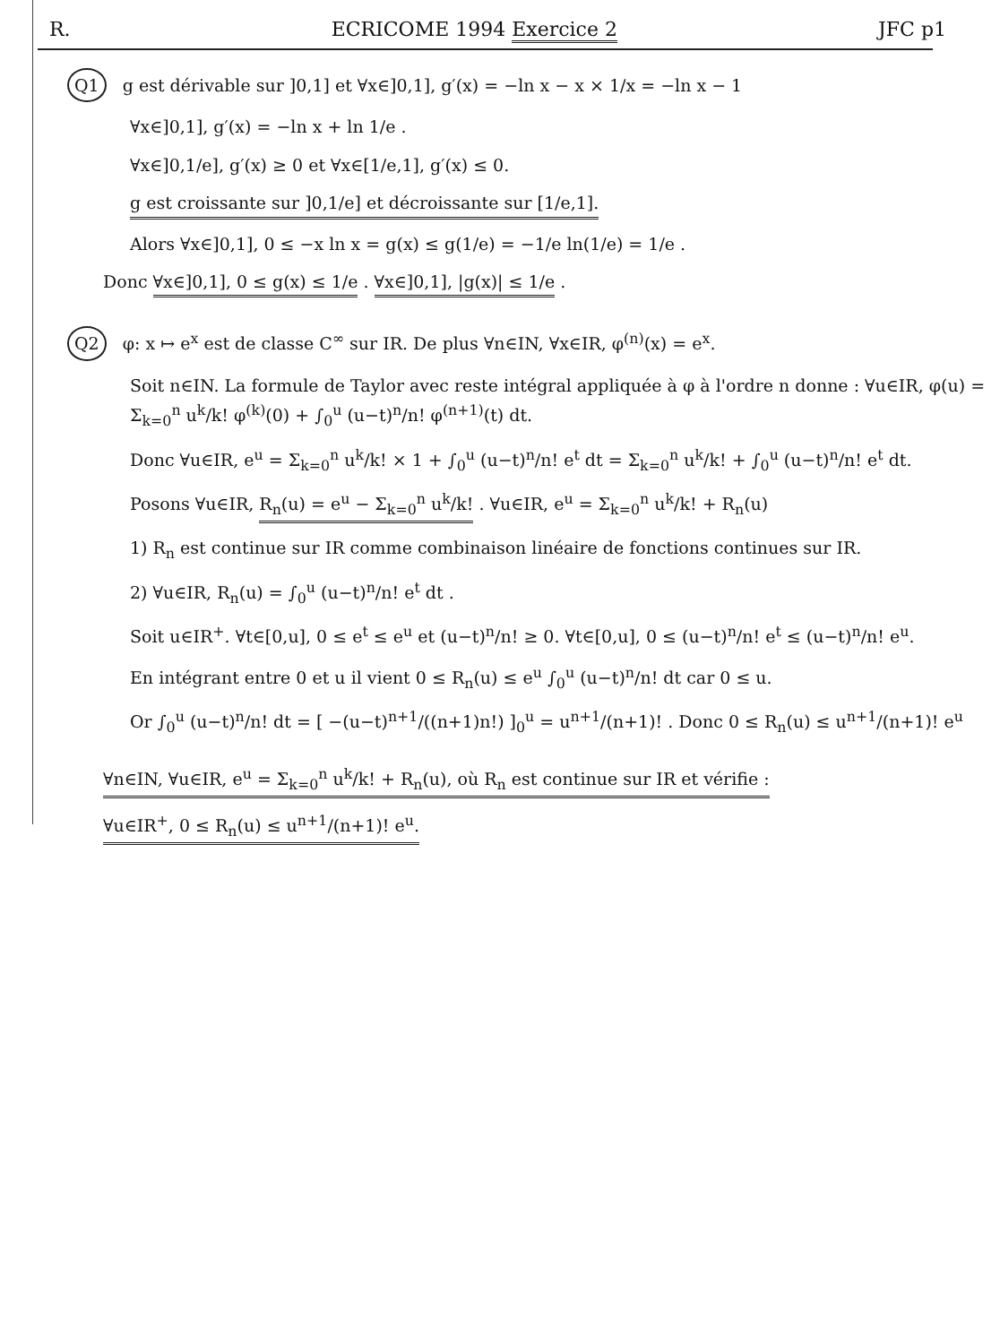R. ECRICOME 1994 Exercice 2 JFC p1
Q1 g est dérivable sur ]0,1] et ∀x∈]0,1], g′(x) = −ln x − x × 1/x = −ln x − 1
∀x∈]0,1], g′(x) = −ln x + ln 1/e .
∀x∈]0,1/e], g′(x) ≥ 0 et ∀x∈[1/e,1], g′(x) ≤ 0.
g est croissante sur ]0,1/e] et décroissante sur [1/e,1].
Alors ∀x∈]0,1], 0 ≤ −x ln x = g(x) ≤ g(1/e) = −1/e ln(1/e) = 1/e .
Donc ∀x∈]0,1], 0 ≤ g(x) ≤ 1/e . ∀x∈]0,1], |g(x)| ≤ 1/e .
Q2 φ: x ↦ e<sup>x</sup> est de classe C<sup>∞</sup> sur IR. De plus ∀n∈IN, ∀x∈IR, φ<sup>(n)</sup>(x) = e<sup>x</sup>.
Soit n∈IN. La formule de Taylor avec reste intégral appliquée à φ à l'ordre n donne : ∀u∈IR, φ(u) = Σ<sub>k=0</sub><sup>n</sup> u<sup>k</sup>/k! φ<sup>(k)</sup>(0) + ∫<sub>0</sub><sup>u</sup> (u−t)<sup>n</sup>/n! φ<sup>(n+1)</sup>(t) dt.
Donc ∀u∈IR, e<sup>u</sup> = Σ<sub>k=0</sub><sup>n</sup> u<sup>k</sup>/k! × 1 + ∫<sub>0</sub><sup>u</sup> (u−t)<sup>n</sup>/n! e<sup>t</sup> dt = Σ<sub>k=0</sub><sup>n</sup> u<sup>k</sup>/k! + ∫<sub>0</sub><sup>u</sup> (u−t)<sup>n</sup>/n! e<sup>t</sup> dt.
Posons ∀u∈IR, R<sub>n</sub>(u) = e<sup>u</sup> − Σ<sub>k=0</sub><sup>n</sup> u<sup>k</sup>/k! . ∀u∈IR, e<sup>u</sup> = Σ<sub>k=0</sub><sup>n</sup> u<sup>k</sup>/k! + R<sub>n</sub>(u)
1) R<sub>n</sub> est continue sur IR comme combinaison linéaire de fonctions continues sur IR.
2) ∀u∈IR, R<sub>n</sub>(u) = ∫<sub>0</sub><sup>u</sup> (u−t)<sup>n</sup>/n! e<sup>t</sup> dt .
Soit u∈IR<sup>+</sup>. ∀t∈[0,u], 0 ≤ e<sup>t</sup> ≤ e<sup>u</sup> et (u−t)<sup>n</sup>/n! ≥ 0. ∀t∈[0,u], 0 ≤ (u−t)<sup>n</sup>/n! e<sup>t</sup> ≤ (u−t)<sup>n</sup>/n! e<sup>u</sup>.
En intégrant entre 0 et u il vient 0 ≤ R<sub>n</sub>(u) ≤ e<sup>u</sup> ∫<sub>0</sub><sup>u</sup> (u−t)<sup>n</sup>/n! dt car 0 ≤ u.
Or ∫<sub>0</sub><sup>u</sup> (u−t)<sup>n</sup>/n! dt = [ −(u−t)<sup>n+1</sup>/((n+1)n!) ]<sub>0</sub><sup>u</sup> = u<sup>n+1</sup>/(n+1)! . Donc 0 ≤ R<sub>n</sub>(u) ≤ u<sup>n+1</sup>/(n+1)! e<sup>u</sup>
∀n∈IN, ∀u∈IR, e<sup>u</sup> = Σ<sub>k=0</sub><sup>n</sup> u<sup>k</sup>/k! + R<sub>n</sub>(u), où R<sub>n</sub> est continue sur IR et vérifie :
∀u∈IR<sup>+</sup>, 0 ≤ R<sub>n</sub>(u) ≤ u<sup>n+1</sup>/(n+1)! e<sup>u</sup>.